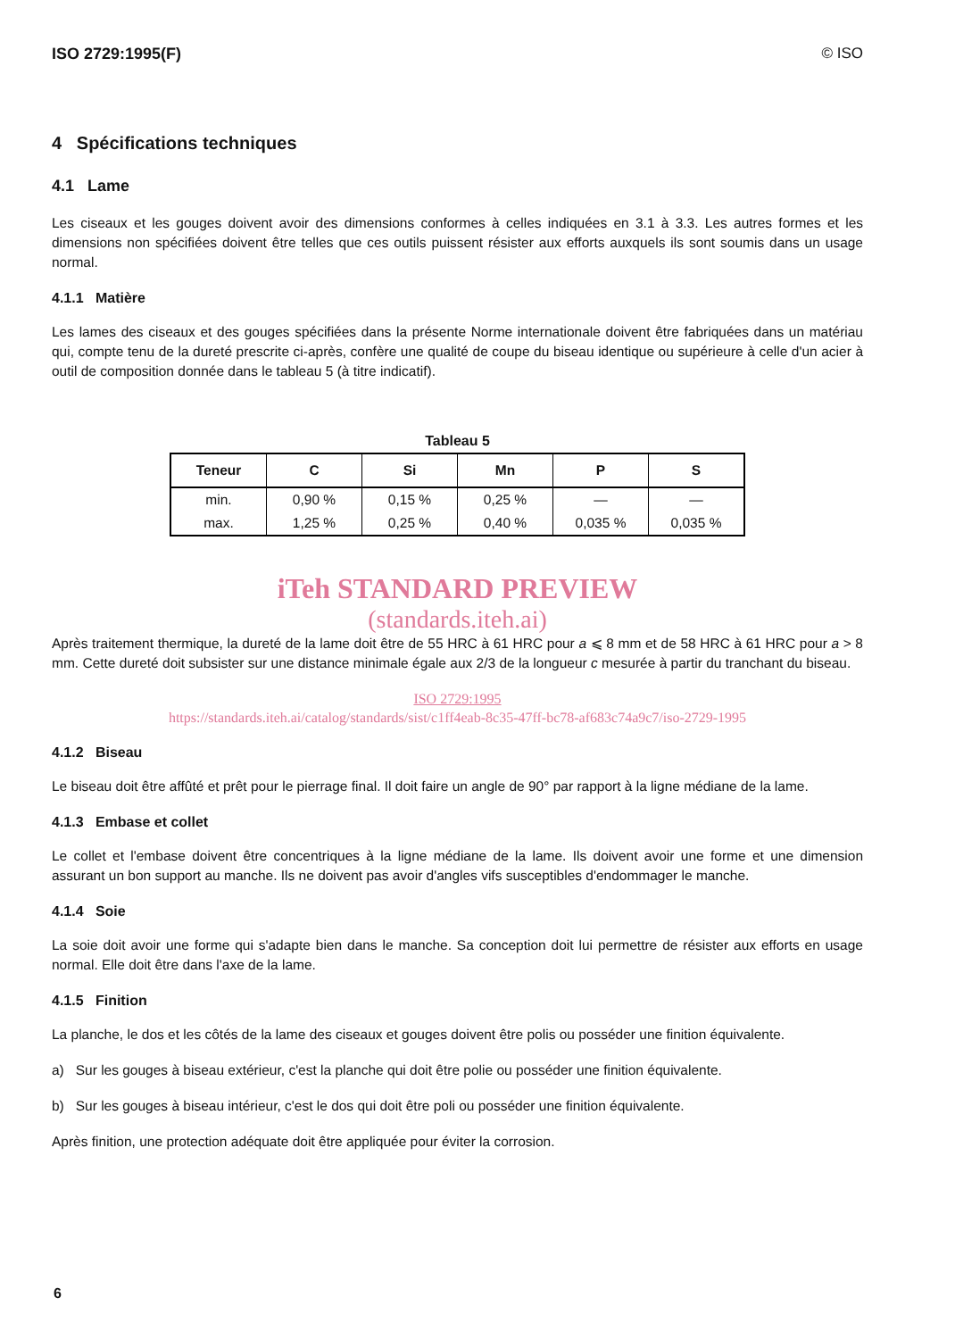ISO 2729:1995(F) © ISO
4 Spécifications techniques
4.1 Lame
Les ciseaux et les gouges doivent avoir des dimensions conformes à celles indiquées en 3.1 à 3.3. Les autres formes et les dimensions non spécifiées doivent être telles que ces outils puissent résister aux efforts auxquels ils sont soumis dans un usage normal.
4.1.1 Matière
Les lames des ciseaux et des gouges spécifiées dans la présente Norme internationale doivent être fabriquées dans un matériau qui, compte tenu de la dureté prescrite ci-après, confère une qualité de coupe du biseau identique ou supérieure à celle d'un acier à outil de composition donnée dans le tableau 5 (à titre indicatif).
Tableau 5
| Teneur | C | Si | Mn | P | S |
| --- | --- | --- | --- | --- | --- |
| min. | 0,90 % | 0,15 % | 0,25 % | — | — |
| max. | 1,25 % | 0,25 % | 0,40 % | 0,035 % | 0,035 % |
iTeh STANDARD PREVIEW
(standards.iteh.ai)
Après traitement thermique, la dureté de la lame doit être de 55 HRC à 61 HRC pour a ⩽ 8 mm et de 58 HRC à 61 HRC pour a > 8 mm. Cette dureté doit subsister sur une distance minimale égale aux 2/3 de la longueur c mesurée à partir du tranchant du biseau.
ISO 2729:1995
https://standards.iteh.ai/catalog/standards/sist/c1ff4eab-8c35-47ff-bc78-af683c74a9c7/iso-2729-1995
4.1.2 Biseau
Le biseau doit être affûté et prêt pour le pierrage final. Il doit faire un angle de 90° par rapport à la ligne médiane de la lame.
4.1.3 Embase et collet
Le collet et l'embase doivent être concentriques à la ligne médiane de la lame. Ils doivent avoir une forme et une dimension assurant un bon support au manche. Ils ne doivent pas avoir d'angles vifs susceptibles d'endommager le manche.
4.1.4 Soie
La soie doit avoir une forme qui s'adapte bien dans le manche. Sa conception doit lui permettre de résister aux efforts en usage normal. Elle doit être dans l'axe de la lame.
4.1.5 Finition
La planche, le dos et les côtés de la lame des ciseaux et gouges doivent être polis ou posséder une finition équivalente.
a) Sur les gouges à biseau extérieur, c'est la planche qui doit être polie ou posséder une finition équivalente.
b) Sur les gouges à biseau intérieur, c'est le dos qui doit être poli ou posséder une finition équivalente.
Après finition, une protection adéquate doit être appliquée pour éviter la corrosion.
6